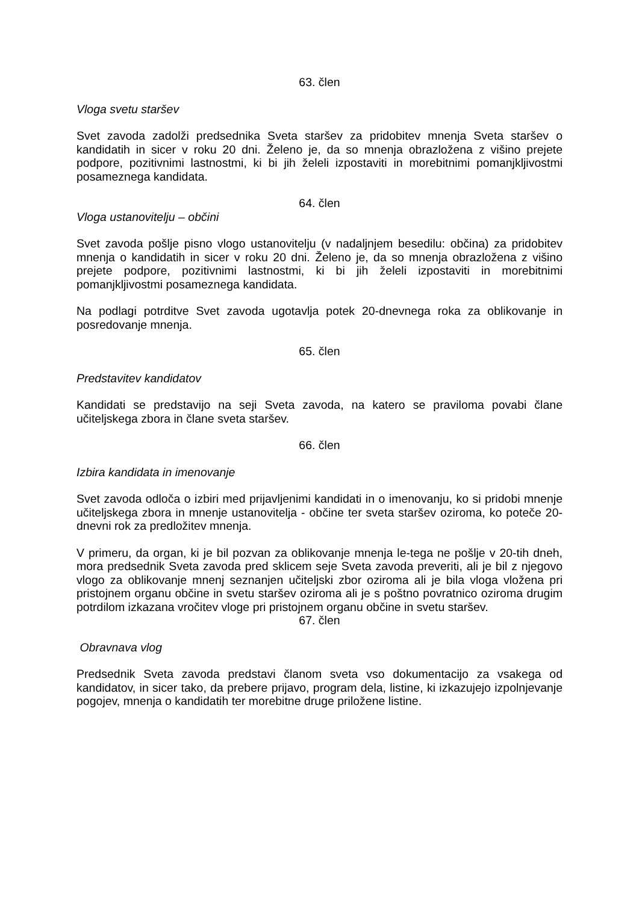63. člen
Vloga svetu staršev
Svet zavoda zadolži predsednika Sveta staršev za pridobitev mnenja Sveta staršev o kandidatih in sicer v roku 20 dni. Želeno je, da so mnenja obrazložena z višino prejete podpore, pozitivnimi lastnostmi, ki bi jih želeli izpostaviti in morebitnimi pomanjkljivostmi posameznega kandidata.
64. člen
Vloga ustanovitelju – občini
Svet zavoda pošlje pisno vlogo ustanovitelju (v nadaljnjem besedilu: občina) za pridobitev mnenja o kandidatih in sicer v roku 20 dni. Želeno je, da so mnenja obrazložena z višino prejete podpore, pozitivnimi lastnostmi, ki bi jih želeli izpostaviti in morebitnimi pomanjkljivostmi posameznega kandidata.
Na podlagi potrditve Svet zavoda ugotavlja potek 20-dnevnega roka za oblikovanje in posredovanje mnenja.
65. člen
Predstavitev kandidatov
Kandidati se predstavijo na seji Sveta zavoda, na katero se praviloma povabi člane učiteljskega zbora in člane sveta staršev.
66. člen
Izbira kandidata in imenovanje
Svet zavoda odloča o izbiri med prijavljenimi kandidati in o imenovanju, ko si pridobi mnenje učiteljskega zbora in mnenje ustanovitelja - občine ter sveta staršev oziroma, ko poteče 20-dnevni rok za predložitev mnenja.
V primeru, da organ, ki je bil pozvan za oblikovanje mnenja le-tega ne pošlje v 20-tih dneh, mora predsednik Sveta zavoda pred sklicem seje Sveta zavoda preveriti, ali je bil z njegovo vlogo za oblikovanje mnenj seznanjen učiteljski zbor oziroma ali je bila vloga vložena pri pristojnem organu občine in svetu staršev oziroma ali je s poštno povratnico oziroma drugim potrdilom izkazana vročitev vloge pri pristojnem organu občine in svetu staršev.
67. člen
Obravnava vlog
Predsednik Sveta zavoda predstavi članom sveta vso dokumentacijo za vsakega od kandidatov, in sicer tako, da prebere prijavo, program dela, listine, ki izkazujejo izpolnjevanje pogojev, mnenja o kandidatih ter morebitne druge priložene listine.